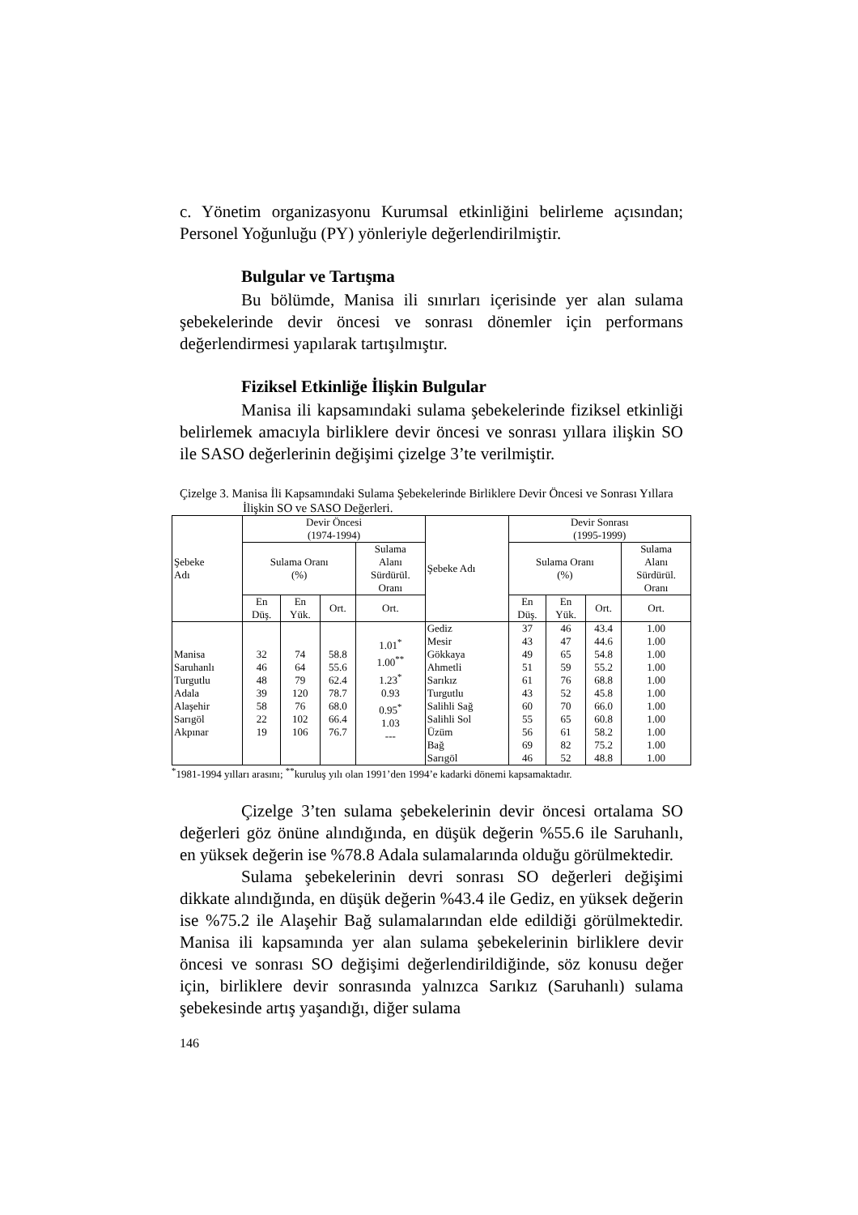c. Yönetim organizasyonu Kurumsal etkinliğini belirleme açısından; Personel Yoğunluğu (PY) yönleriyle değerlendirilmiştir.
Bulgular ve Tartışma
Bu bölümde, Manisa ili sınırları içerisinde yer alan sulama şebekelerinde devir öncesi ve sonrası dönemler için performans değerlendirmesi yapılarak tartışılmıştır.
Fiziksel Etkinliğe İlişkin Bulgular
Manisa ili kapsamındaki sulama şebekelerinde fiziksel etkinliği belirlemek amacıyla birliklere devir öncesi ve sonrası yıllara ilişkin SO ile SASO değerlerinin değişimi çizelge 3’te verilmiştir.
Çizelge 3. Manisa İli Kapsamındaki Sulama Şebekelerinde Birliklere Devir Öncesi ve Sonrası Yıllara İlişkin SO ve SASO Değerleri.
| Şebeke Adı | Devir Öncesi (1974-1994) | | | | Şebeke Adı | Devir Sonrası (1995-1999) | | | |
| --- | --- | --- | --- | --- | --- | --- | --- | --- | --- |
| | Sulama Oranı (%) | | | Sulama Alanı Sürdürül. Oranı | | Sulama Oranı (%) | | | Sulama Alanı Sürdürül. Oranı |
| | En Düş. | En Yük. | Ort. | Ort. | | En Düş. | En Yük. | Ort. | Ort. |
| Manisa Saruhanlı Turgutlu Adala Alaşehir Sarıgöl Akpınar | 32 46 48 39 58 22 19 | 74 64 79 120 76 102 106 | 58.8 55.6 62.4 78.7 68.0 66.4 76.7 | 1.01<sup>*</sup> 1.00<sup>**</sup> 1.23<sup>*</sup> 0.93 0.95<sup>*</sup> 1.03 --- | Gediz Mesir Gökkaya Ahmetli Sarıkız Turgutlu Salihli Sağ Salihli Sol Üzüm Bağ Sarıgöl | 37 43 49 51 61 43 60 55 56 69 46 | 46 47 65 59 76 52 70 65 61 82 52 | 43.4 44.6 54.8 55.2 68.8 45.8 66.0 60.8 58.2 75.2 48.8 | 1.00 1.00 1.00 1.00 1.00 1.00 1.00 1.00 1.00 1.00 1.00 |
<sup>*</sup> 1981-1994 yılları arasını; <sup>**</sup>kuruluş yılı olan 1991’den 1994’e kadarki dönemi kapsamaktadır.
Çizelge 3’ten sulama şebekelerinin devir öncesi ortalama SO değerleri göz önüne alındığında, en düşük değerin %55.6 ile Saruhanlı, en yüksek değerin ise %78.8 Adala sulamalarında olduğu görülmektedir.
Sulama şebekelerinin devri sonrası SO değerleri değişimi dikkate alındığında, en düşük değerin %43.4 ile Gediz, en yüksek değerin ise %75.2 ile Alaşehir Bağ sulamalarından elde edildiği görülmektedir. Manisa ili kapsamında yer alan sulama şebekelerinin birliklere devir öncesi ve sonrası SO değişimi değerlendirildiğinde, söz konusu değer için, birliklere devir sonrasında yalnızca Sarıkız (Saruhanlı) sulama şebekesinde artış yaşandığı, diğer sulama
146